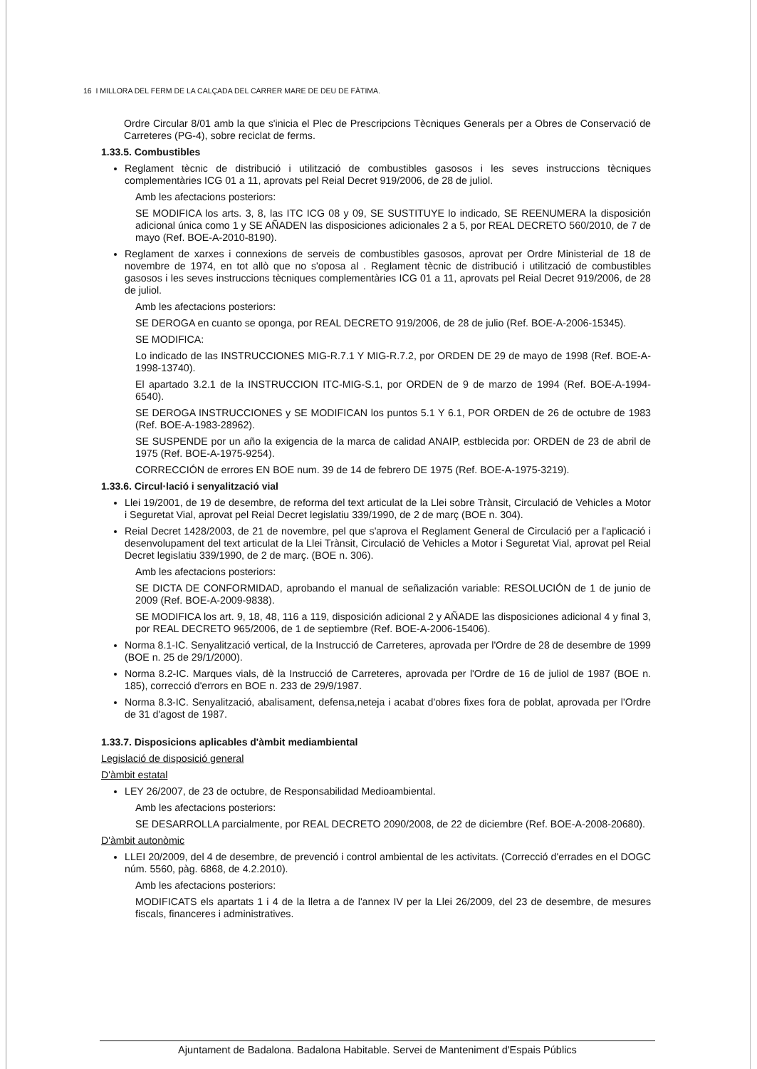16 I MILLORA DEL FERM DE LA CALÇADA DEL CARRER MARE DE DEU DE FÀTIMA.
Ordre Circular 8/01 amb la que s'inicia el Plec de Prescripcions Tècniques Generals per a Obres de Conservació de Carreteres (PG-4), sobre reciclat de ferms.
1.33.5. Combustibles
Reglament tècnic de distribució i utilització de combustibles gasosos i les seves instruccions tècniques complementàries ICG 01 a 11, aprovats pel Reial Decret 919/2006, de 28 de juliol.
Amb les afectacions posteriors:
SE MODIFICA los arts. 3, 8, las ITC ICG 08 y 09, SE SUSTITUYE lo indicado, SE REENUMERA la disposición adicional única como 1 y SE AÑADEN las disposiciones adicionales 2 a 5, por REAL DECRETO 560/2010, de 7 de mayo (Ref. BOE-A-2010-8190).
Reglament de xarxes i connexions de serveis de combustibles gasosos, aprovat per Ordre Ministerial de 18 de novembre de 1974, en tot allò que no s'oposa al . Reglament tècnic de distribució i utilització de combustibles gasosos i les seves instruccions tècniques complementàries ICG 01 a 11, aprovats pel Reial Decret 919/2006, de 28 de juliol.
Amb les afectacions posteriors:
SE DEROGA en cuanto se oponga, por REAL DECRETO 919/2006, de 28 de julio (Ref. BOE-A-2006-15345).
SE MODIFICA:
Lo indicado de las INSTRUCCIONES MIG-R.7.1 Y MIG-R.7.2, por ORDEN DE 29 de mayo de 1998 (Ref. BOE-A-1998-13740).
El apartado 3.2.1 de la INSTRUCCION ITC-MIG-S.1, por ORDEN de 9 de marzo de 1994 (Ref. BOE-A-1994-6540).
SE DEROGA INSTRUCCIONES y SE MODIFICAN los puntos 5.1 Y 6.1, POR ORDEN de 26 de octubre de 1983 (Ref. BOE-A-1983-28962).
SE SUSPENDE por un año la exigencia de la marca de calidad ANAIP, estblecida por: ORDEN de 23 de abril de 1975 (Ref. BOE-A-1975-9254).
CORRECCIÓN de errores EN BOE num. 39 de 14 de febrero DE 1975 (Ref. BOE-A-1975-3219).
1.33.6. Circul·lació i senyalització vial
Llei 19/2001, de 19 de desembre, de reforma del text articulat de la Llei sobre Trànsit, Circulació de Vehicles a Motor i Seguretat Vial, aprovat pel Reial Decret legislatiu 339/1990, de 2 de març (BOE n. 304).
Reial Decret 1428/2003, de 21 de novembre, pel que s'aprova el Reglament General de Circulació per a l'aplicació i desenvolupament del text articulat de la Llei Trànsit, Circulació de Vehicles a Motor i Seguretat Vial, aprovat pel Reial Decret legislatiu 339/1990, de 2 de març. (BOE n. 306).
Amb les afectacions posteriors:
SE DICTA DE CONFORMIDAD, aprobando el manual de señalización variable: RESOLUCIÓN de 1 de junio de 2009 (Ref. BOE-A-2009-9838).
SE MODIFICA los art. 9, 18, 48, 116 a 119, disposición adicional 2 y AÑADE las disposiciones adicional 4 y final 3, por REAL DECRETO 965/2006, de 1 de septiembre (Ref. BOE-A-2006-15406).
Norma 8.1-IC. Senyalització vertical, de la Instrucció de Carreteres, aprovada per l'Ordre de 28 de desembre de 1999 (BOE n. 25 de 29/1/2000).
Norma 8.2-IC. Marques vials, dè la Instrucció de Carreteres, aprovada per l'Ordre de 16 de juliol de 1987 (BOE n. 185), correcció d'errors en BOE n. 233 de 29/9/1987.
Norma 8.3-IC. Senyalització, abalisament, defensa,neteja i acabat d'obres fixes fora de poblat, aprovada per l'Ordre de 31 d'agost de 1987.
1.33.7. Disposicions aplicables d'àmbit mediambiental
Legislació de disposició general
D'àmbit estatal
LEY 26/2007, de 23 de octubre, de Responsabilidad Medioambiental.
Amb les afectacions posteriors:
SE DESARROLLA parcialmente, por REAL DECRETO 2090/2008, de 22 de diciembre (Ref. BOE-A-2008-20680).
D'àmbit autonòmic
LLEI 20/2009, del 4 de desembre, de prevenció i control ambiental de les activitats. (Correcció d'errades en el DOGC núm. 5560, pàg. 6868, de 4.2.2010).
Amb les afectacions posteriors:
MODIFICATS els apartats 1 i 4 de la lletra a de l'annex IV per la Llei 26/2009, del 23 de desembre, de mesures fiscals, financeres i administratives.
Ajuntament de Badalona. Badalona Habitable. Servei de Manteniment d'Espais Públics